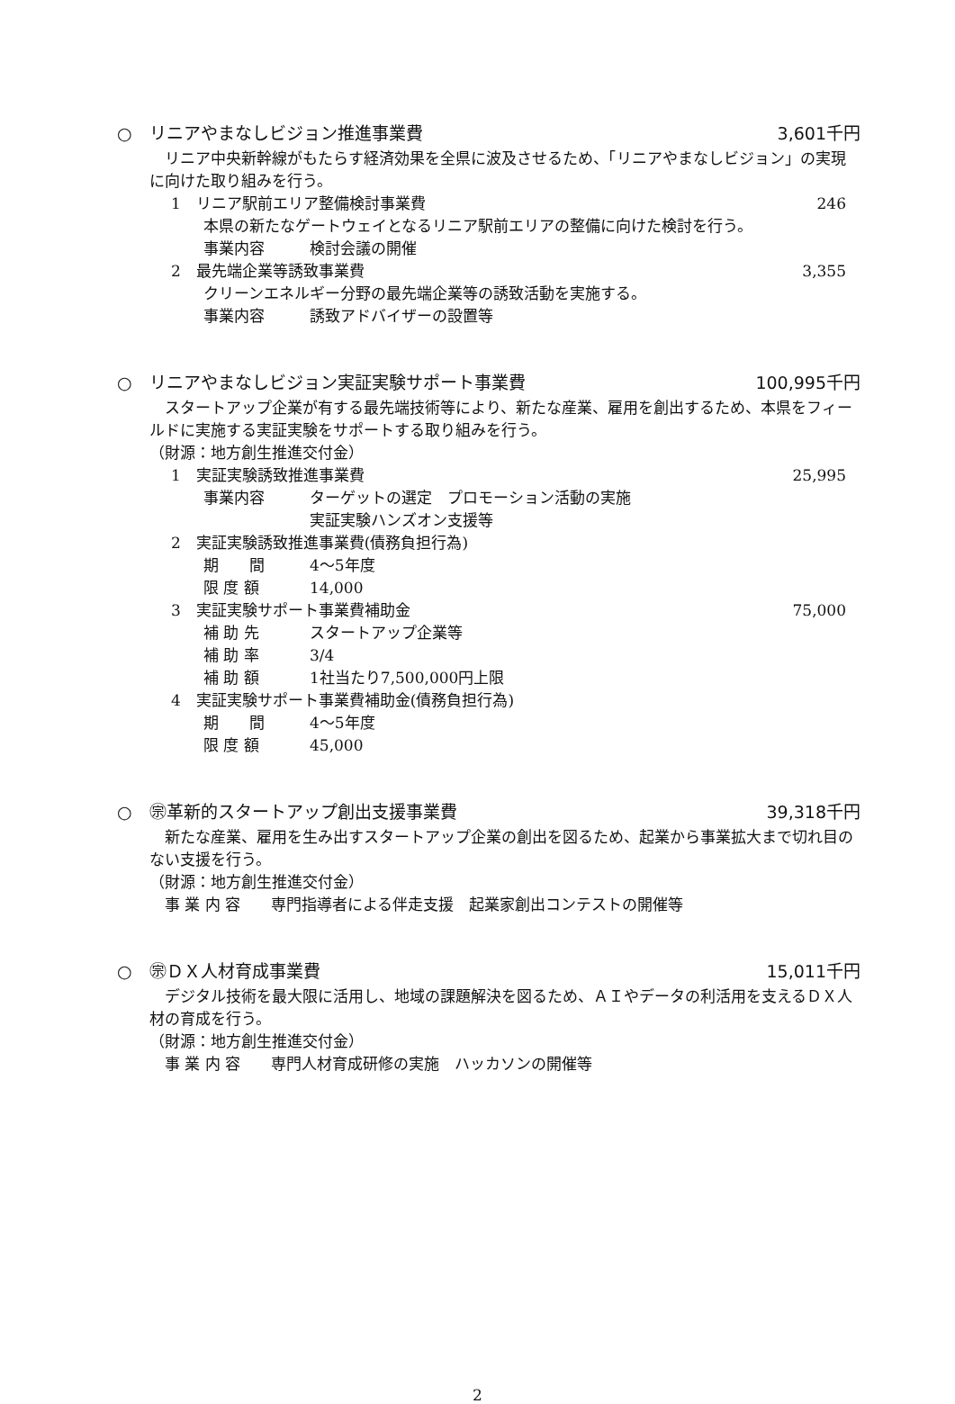○　リニアやまなしビジョン推進事業費 3,601千円
　リニア中央新幹線がもたらす経済効果を全県に波及させるため、「リニアやまなしビジョン」の実現に向けた取り組みを行う。
1　リニア駅前エリア整備検討事業費 246
本県の新たなゲートウェイとなるリニア駅前エリアの整備に向けた検討を行う。
事業内容 検討会議の開催
2　最先端企業等誘致事業費 3,355
クリーンエネルギー分野の最先端企業等の誘致活動を実施する。
事業内容 誘致アドバイザーの設置等
○　リニアやまなしビジョン実証実験サポート事業費 100,995千円
　スタートアップ企業が有する最先端技術等により、新たな産業、雇用を創出するため、本県をフィールドに実施する実証実験をサポートする取り組みを行う。
（財源：地方創生推進交付金）
1　実証実験誘致推進事業費 25,995
事業内容 ターゲットの選定　プロモーション活動の実施
実証実験ハンズオン支援等
2　実証実験誘致推進事業費(債務負担行為)
期　　間 4～5年度
限 度 額 14,000
3　実証実験サポート事業費補助金 75,000
補 助 先 スタートアップ企業等
補 助 率 3/4
補 助 額 1社当たり7,500,000円上限
4　実証実験サポート事業費補助金(債務負担行為)
期　　間 4～5年度
限 度 額 45,000
○　㊪革新的スタートアップ創出支援事業費 39,318千円
　新たな産業、雇用を生み出すスタートアップ企業の創出を図るため、起業から事業拡大まで切れ目のない支援を行う。
（財源：地方創生推進交付金）
　事 業 内 容　　専門指導者による伴走支援　起業家創出コンテストの開催等
○　㊪ＤＸ人材育成事業費 15,011千円
　デジタル技術を最大限に活用し、地域の課題解決を図るため、ＡＩやデータの利活用を支えるＤＸ人材の育成を行う。
（財源：地方創生推進交付金）
　事 業 内 容　　専門人材育成研修の実施　ハッカソンの開催等
2